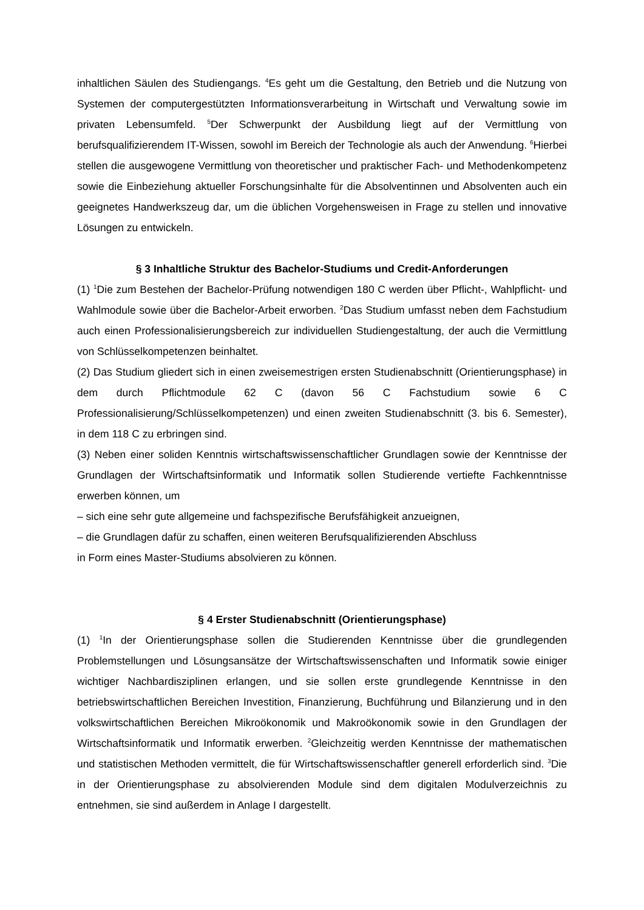inhaltlichen Säulen des Studiengangs. <sup>4</sup>Es geht um die Gestaltung, den Betrieb und die Nutzung von Systemen der computergestützten Informationsverarbeitung in Wirtschaft und Verwaltung sowie im privaten Lebensumfeld. <sup>5</sup>Der Schwerpunkt der Ausbildung liegt auf der Vermittlung von berufsqualifizierendem IT-Wissen, sowohl im Bereich der Technologie als auch der Anwendung. <sup>6</sup>Hierbei stellen die ausgewogene Vermittlung von theoretischer und praktischer Fach- und Methodenkompetenz sowie die Einbeziehung aktueller Forschungsinhalte für die Absolventinnen und Absolventen auch ein geeignetes Handwerkszeug dar, um die üblichen Vorgehensweisen in Frage zu stellen und innovative Lösungen zu entwickeln.
§ 3 Inhaltliche Struktur des Bachelor-Studiums und Credit-Anforderungen
(1) <sup>1</sup>Die zum Bestehen der Bachelor-Prüfung notwendigen 180 C werden über Pflicht-, Wahlpflicht- und Wahlmodule sowie über die Bachelor-Arbeit erworben. <sup>2</sup>Das Studium umfasst neben dem Fachstudium auch einen Professionalisierungsbereich zur individuellen Studiengestaltung, der auch die Vermittlung von Schlüsselkompetenzen beinhaltet.
(2) Das Studium gliedert sich in einen zweisemestrigen ersten Studienabschnitt (Orientierungsphase) in dem durch Pflichtmodule 62 C (davon 56 C Fachstudium sowie 6 C Professionalisierung/Schlüsselkompetenzen) und einen zweiten Studienabschnitt (3. bis 6. Semester), in dem 118 C zu erbringen sind.
(3) Neben einer soliden Kenntnis wirtschaftswissenschaftlicher Grundlagen sowie der Kenntnisse der Grundlagen der Wirtschaftsinformatik und Informatik sollen Studierende vertiefte Fachkenntnisse erwerben können, um
– sich eine sehr gute allgemeine und fachspezifische Berufsfähigkeit anzueignen,
– die Grundlagen dafür zu schaffen, einen weiteren Berufsqualifizierenden Abschluss
in Form eines Master-Studiums absolvieren zu können.
§ 4 Erster Studienabschnitt (Orientierungsphase)
(1) <sup>1</sup>In der Orientierungsphase sollen die Studierenden Kenntnisse über die grundlegenden Problemstellungen und Lösungsansätze der Wirtschaftswissenschaften und Informatik sowie einiger wichtiger Nachbardisziplinen erlangen, und sie sollen erste grundlegende Kenntnisse in den betriebswirtschaftlichen Bereichen Investition, Finanzierung, Buchführung und Bilanzierung und in den volkswirtschaftlichen Bereichen Mikroökonomik und Makroökonomik sowie in den Grundlagen der Wirtschaftsinformatik und Informatik erwerben. <sup>2</sup>Gleichzeitig werden Kenntnisse der mathematischen und statistischen Methoden vermittelt, die für Wirtschaftswissenschaftler generell erforderlich sind. <sup>3</sup>Die in der Orientierungsphase zu absolvierenden Module sind dem digitalen Modulverzeichnis zu entnehmen, sie sind außerdem in Anlage I dargestellt.